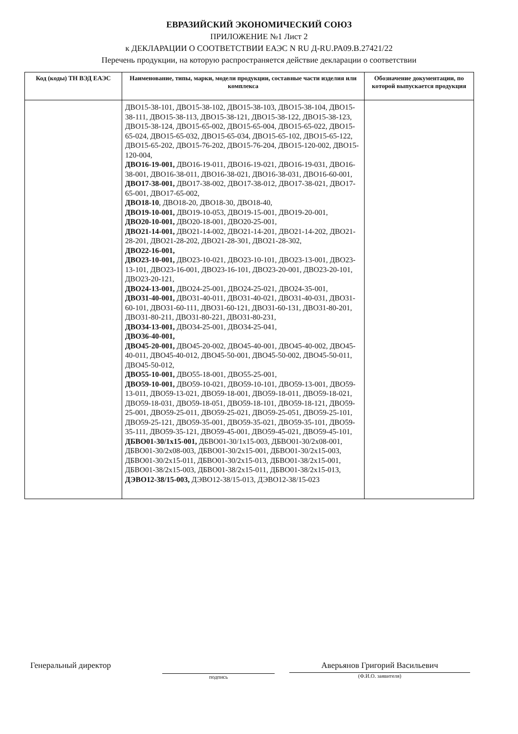ЕВРАЗИЙСКИЙ ЭКОНОМИЧЕСКИЙ СОЮЗ
ПРИЛОЖЕНИЕ №1 Лист 2
к ДЕКЛАРАЦИИ О СООТВЕТСТВИИ ЕАЭС N RU Д-RU.PA09.B.27421/22
Перечень продукции, на которую распространяется действие декларации о соответствии
| Код (коды) ТН ВЭД ЕАЭС | Наименование, типы, марки, модели продукции, составные части изделия или комплекса | Обозначение документации, по которой выпускается продукция |
| --- | --- | --- |
| | ДВО15-38-101, ДВО15-38-102, ДВО15-38-103, ДВО15-38-104, ДВО15-38-111, ДВО15-38-113, ДВО15-38-121, ДВО15-38-122, ДВО15-38-123, ДВО15-38-124, ДВО15-65-002, ДВО15-65-004, ДВО15-65-022, ДВО15-65-024, ДВО15-65-032, ДВО15-65-034, ДВО15-65-102, ДВО15-65-122, ДВО15-65-202, ДВО15-76-202, ДВО15-76-204, ДВО15-120-002, ДВО15-120-004, ДВО16-19-001, ДВО16-19-011, ДВО16-19-021, ДВО16-19-031, ДВО16-38-001, ДВО16-38-011, ДВО16-38-021, ДВО16-38-031, ДВО16-60-001, ДВО17-38-001, ДВО17-38-002, ДВО17-38-012, ДВО17-38-021, ДВО17-65-001, ДВО17-65-002, ДВО18-10 , ДВО18-20, ДВО18-30, ДВО18-40, ДВО19-10-001, ДВО19-10-053, ДВО19-15-001, ДВО19-20-001, ДВО20-10-001, ДВО20-18-001, ДВО20-25-001, ДВО21-14-001, ДВО21-14-002, ДВО21-14-201, ДВО21-14-202, ДВО21-28-201, ДВО21-28-202, ДВО21-28-301, ДВО21-28-302, ДВО22-16-001, ДВО23-10-001, ДВО23-10-021, ДВО23-10-101, ДВО23-13-001, ДВО23-13-101, ДВО23-16-001, ДВО23-16-101, ДВО23-20-001, ДВО23-20-101, ДВО23-20-121, ДВО24-13-001, ДВО24-25-001, ДВО24-25-021, ДВО24-35-001, ДВО31-40-001, ДВО31-40-011, ДВО31-40-021, ДВО31-40-031, ДВО31-60-101, ДВО31-60-111, ДВО31-60-121, ДВО31-60-131, ДВО31-80-201, ДВО31-80-211, ДВО31-80-221, ДВО31-80-231, ДВО34-13-001, ДВО34-25-001, ДВО34-25-041, ДВО36-40-001, ДВО45-20-001, ДВО45-20-002, ДВО45-40-001, ДВО45-40-002, ДВО45-40-011, ДВО45-40-012, ДВО45-50-001, ДВО45-50-002, ДВО45-50-011, ДВО45-50-012, ДВО55-10-001, ДВО55-18-001, ДВО55-25-001, ДВО59-10-001, ДВО59-10-021, ДВО59-10-101, ДВО59-13-001, ДВО59-13-011, ДВО59-13-021, ДВО59-18-001, ДВО59-18-011, ДВО59-18-021, ДВО59-18-031, ДВО59-18-051, ДВО59-18-101, ДВО59-18-121, ДВО59-25-001, ДВО59-25-011, ДВО59-25-021, ДВО59-25-051, ДВО59-25-101, ДВО59-25-121, ДВО59-35-001, ДВО59-35-021, ДВО59-35-101, ДВО59-35-111, ДВО59-35-121, ДВО59-45-001, ДВО59-45-021, ДВО59-45-101, ДБВО01-30/1x15-001, ДБВО01-30/1x15-003, ДБВО01-30/2x08-001, ДБВО01-30/2x08-003, ДБВО01-30/2x15-001, ДБВО01-30/2x15-003, ДБВО01-30/2x15-011, ДБВО01-30/2x15-013, ДБВО01-38/2x15-001, ДБВО01-38/2x15-003, ДБВО01-38/2x15-011, ДБВО01-38/2x15-013, ДЭВО12-38/15-003, ДЭВО12-38/15-013, ДЭВО12-38/15-023 | |
Генеральный директор
подпись
Аверьянов Григорий Васильевич
(Ф.И.О. заявителя)